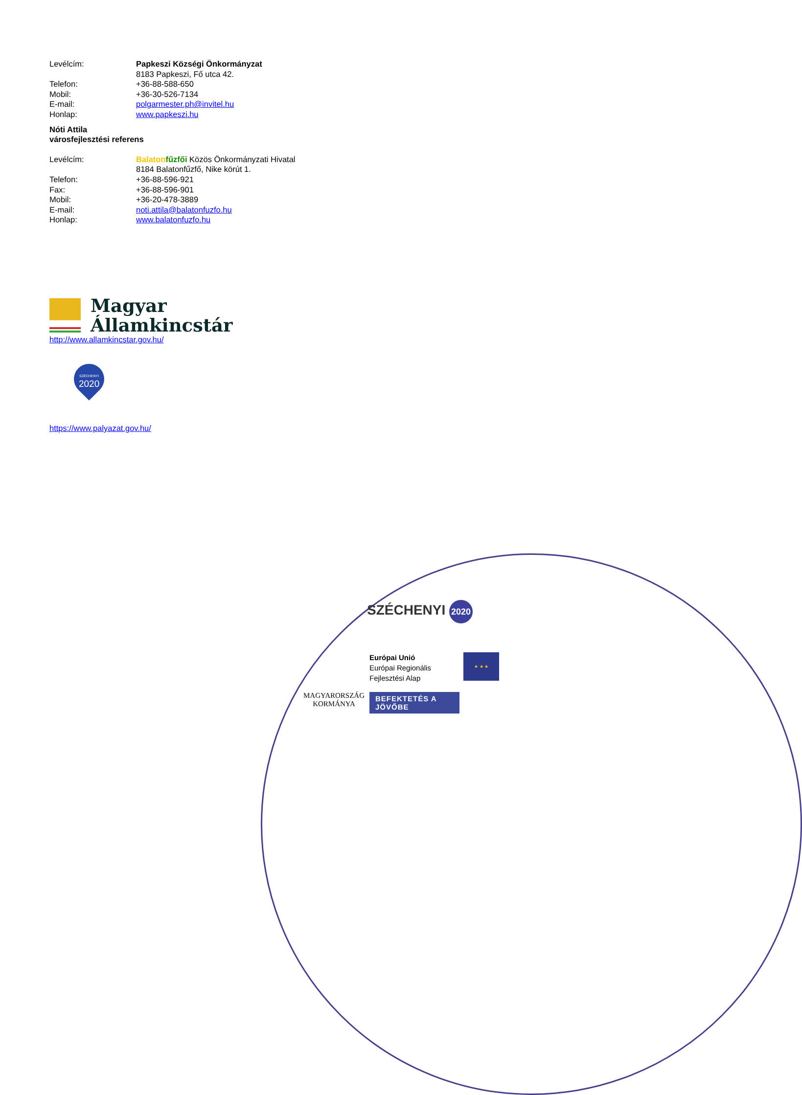Levélcím: Papkeszi Községi Önkormányzat
8183 Papkeszi, Fő utca 42.
Telefon: +36-88-588-650
Mobil: +36-30-526-7134
E-mail: polgarmester.ph@invitel.hu
Honlap: www.papkeszi.hu
Nóti Attila
városfejlesztési referens
Levélcím: Balaton fűzfői Közös Önkormányzati Hivatal
8184 Balatonfűzfő, Nike körút 1.
Telefon: +36-88-596-921
Fax: +36-88-596-901
Mobil: +36-20-478-3889
E-mail: noti.attila@balatonfuzfo.hu
Honlap: www.balatonfuzfo.hu
Magyar
Államkincstár
http://www.allamkincstar.gov.hu/
SZÉCHENYI
2020
https://www.palyazat.gov.hu/
SZÉCHENYI 2020
MAGYARORSZÁG
KORMÁNYA
Európai Unió
Európai Regionális
Fejlesztési Alap
BEFEKTETÉS A JÖVŐBE
★ ★ ★